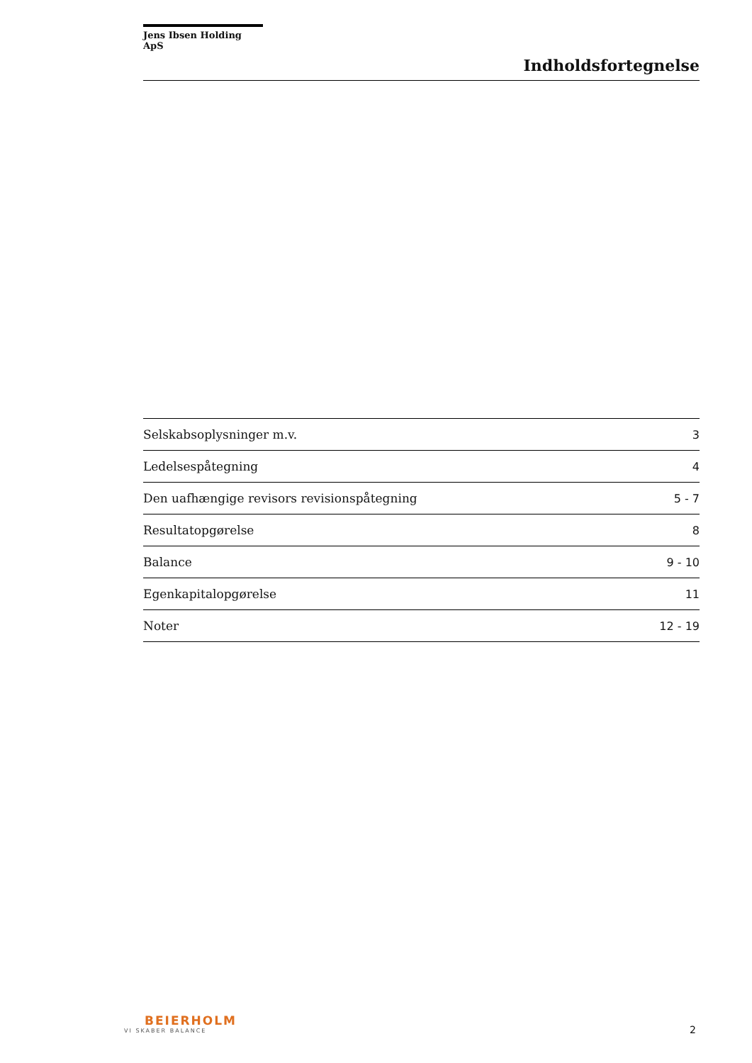Jens Ibsen Holding ApS
Indholdsfortegnelse
| Selskabsoplysninger m.v. | 3 |
| Ledelsespåtegning | 4 |
| Den uafhængige revisors revisionspåtegning | 5 - 7 |
| Resultatopgørelse | 8 |
| Balance | 9 - 10 |
| Egenkapitalopgørelse | 11 |
| Noter | 12 - 19 |
BEIERHOLM
VI SKABER BALANCE
2